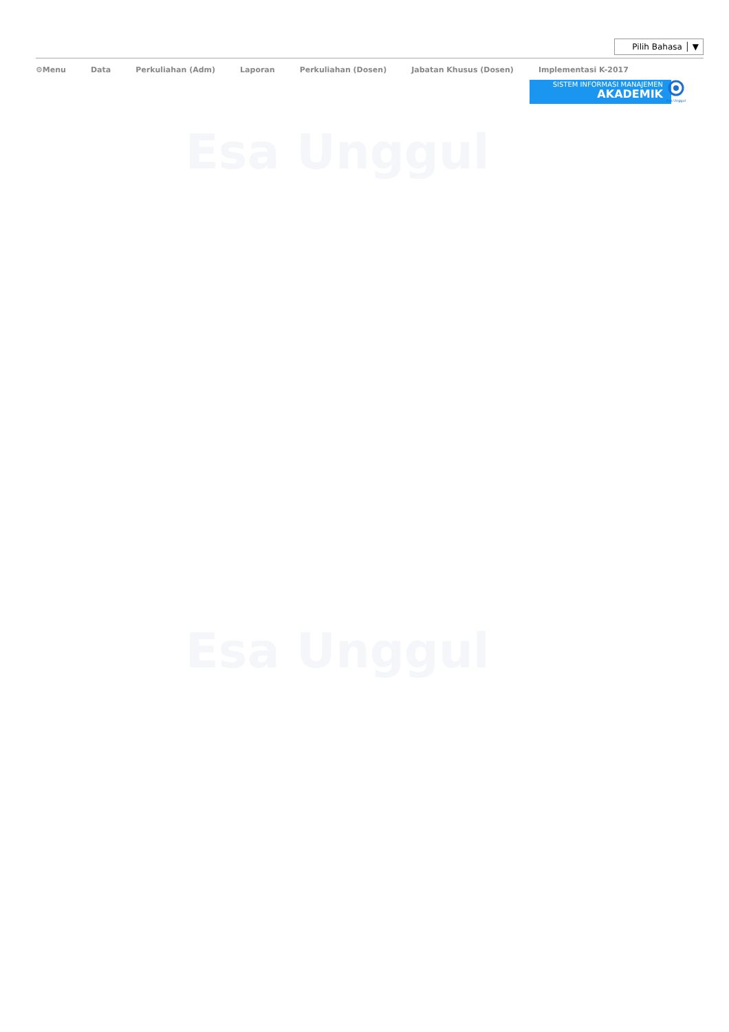Esa Unggul
Esa Unggul
Pilih Bahasa │ ▼
⚙Menu Data Perkuliahan (Adm) Laporan Perkuliahan (Dosen) Jabatan Khusus (Dosen) Implementasi K-2017
SISTEM INFORMASI MANAJEMEN
AKADEMIK
Esa Unggul